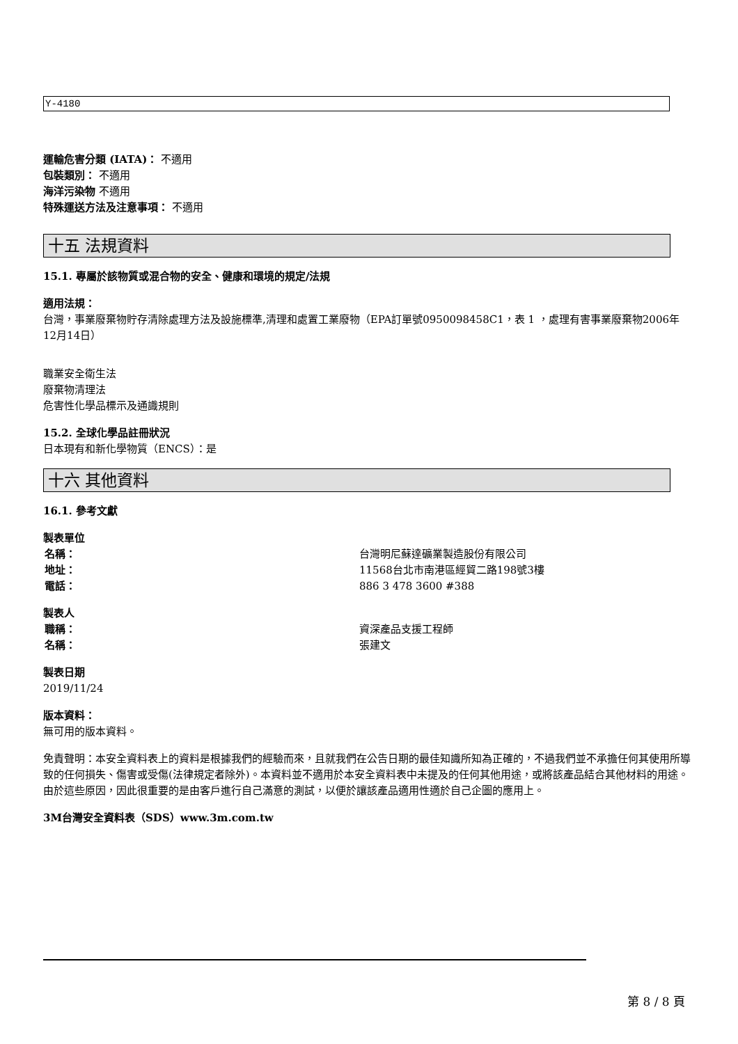Y-4180
運輸危害分類 (IATA)： 不適用
包裝類別： 不適用
海洋污染物 不適用
特殊運送方法及注意事項： 不適用
十五 法規資料
15.1. 專屬於該物質或混合物的安全、健康和環境的規定/法規
適用法規：
台灣，事業廢棄物貯存清除處理方法及設施標準,清理和處置工業廢物（EPA訂單號0950098458C1，表 1 ，處理有害事業廢棄物2006年12月14日）
職業安全衛生法
廢棄物清理法
危害性化學品標示及通識規則
15.2. 全球化學品註冊狀況
日本現有和新化學物質（ENCS）：是
十六 其他資料
16.1. 參考文獻
製表單位
名稱： 台灣明尼蘇達礦業製造股份有限公司
地址： 11568台北市南港區經貿二路198號3樓
電話： 886 3 478 3600 #388
製表人
職稱： 資深產品支援工程師
名稱： 張建文
製表日期
2019/11/24
版本資料：
無可用的版本資料。
免責聲明：本安全資料表上的資料是根據我們的經驗而來，且就我們在公告日期的最佳知識所知為正確的，不過我們並不承擔任何其使用所導致的任何損失、傷害或受傷(法律規定者除外)。本資料並不適用於本安全資料表中未提及的任何其他用途，或將該產品結合其他材料的用途。由於這些原因，因此很重要的是由客戶進行自己滿意的測試，以便於讓該產品適用性適於自己企圖的應用上。
3M台灣安全資料表（SDS）www.3m.com.tw
第 8 / 8 頁